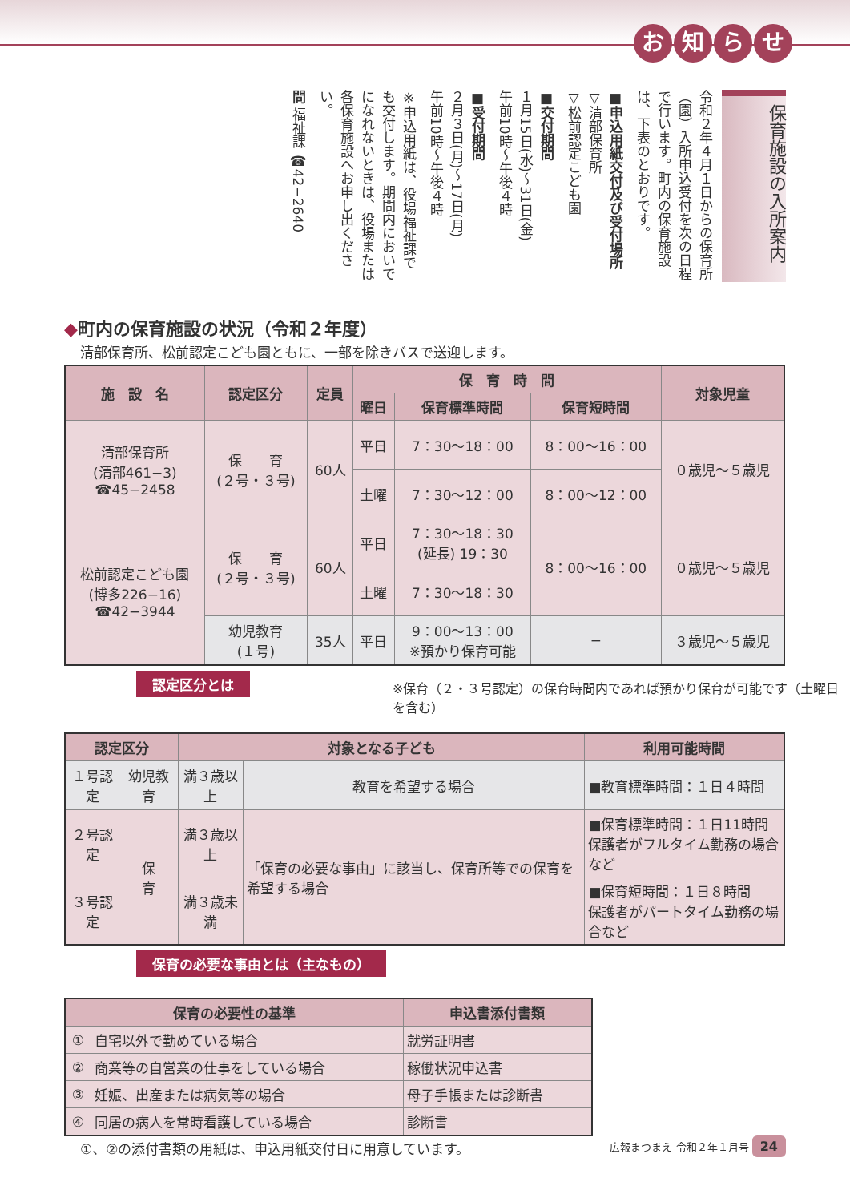お知らせ
保育施設の入所案内
令和２年４月１日からの保育所（園）入所申込受付を次の日程で行います。町内の保育施設は、下表のとおりです。
■申込用紙交付及び受付場所
▽清部保育所
▽松前認定こども園
■交付期間
１月15日(水)〜31日(金)
午前10時〜午後４時
■受付期間
２月３日(月)〜17日(月)
午前10時〜午後４時
※申込用紙は、役場福祉課でも交付します。期間内においでになれないときは、役場または各保育施設へお申し出ください。
問 福祉課 ☎42−2640
◆町内の保育施設の状況（令和２年度）
清部保育所、松前認定こども園ともに、一部を除きバスで送迎します。
| 施 設 名 | 認定区分 | 定員 | 保 育 時 間 | | | 対象児童 |
| --- | --- | --- | --- | --- | --- | --- |
| | | | 曜日 | 保育標準時間 | 保育短時間 | |
| 清部保育所 (清部461−3) ☎45−2458 | 保 育 (２号・３号) | 60人 | 平日 | 7：30〜18：00 | 8：00〜16：00 | ０歳児〜５歳児 |
| | | | 土曜 | 7：30〜12：00 | 8：00〜12：00 | |
| 松前認定こども園 (博多226−16) ☎42−3944 | 保 育 (２号・３号) | 60人 | 平日 | 7：30〜18：30 (延長) 19：30 | 8：00〜16：00 | ０歳児〜５歳児 |
| | | | 土曜 | 7：30〜18：30 | | |
| | 幼児教育 (１号) | 35人 | 平日 | 9：00〜13：00 ※預かり保育可能 | − | ３歳児〜５歳児 |
認定区分とは
※保育（２・３号認定）の保育時間内であれば預かり保育が可能です（土曜日を含む）
| 認定区分 | | 対象となる子ども | | 利用可能時間 |
| --- | --- | --- | --- | --- |
| １号認定 | 幼児教育 | 満３歳以上 | 教育を希望する場合 | ■教育標準時間：１日４時間 |
| ２号認定 | 保 育 | 満３歳以上 | 「保育の必要な事由」に該当し、保育所等での保育を希望する場合 | ■保育標準時間：１日11時間 保護者がフルタイム勤務の場合など |
| ３号認定 | | 満３歳未満 | | ■保育短時間：１日８時間 保護者がパートタイム勤務の場合など |
保育の必要な事由とは（主なもの）
| 保育の必要性の基準 | | 申込書添付書類 |
| --- | --- | --- |
| ① | 自宅以外で勤めている場合 | 就労証明書 |
| ② | 商業等の自営業の仕事をしている場合 | 稼働状況申込書 |
| ③ | 妊娠、出産または病気等の場合 | 母子手帳または診断書 |
| ④ | 同居の病人を常時看護している場合 | 診断書 |
①、②の添付書類の用紙は、申込用紙交付日に用意しています。
広報まつまえ 令和２年１月号 24